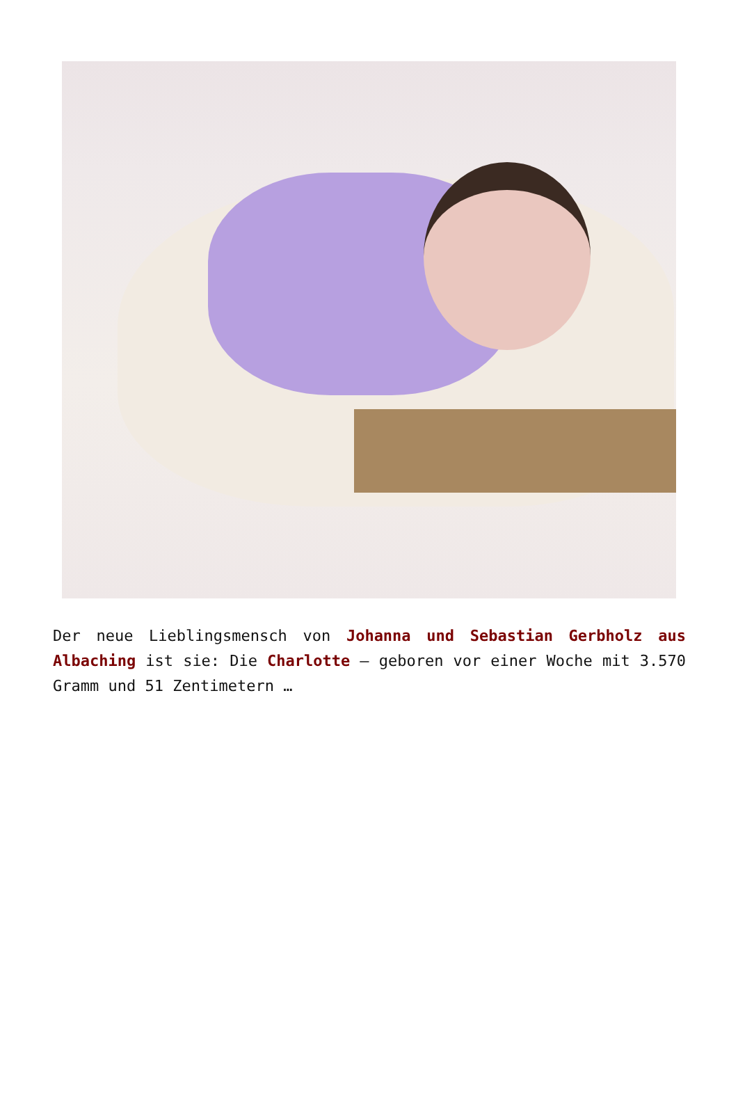Der neue Lieblingsmensch von Johanna und Sebastian Gerbholz aus Albaching ist sie: Die Charlotte – geboren vor einer Woche mit 3.570 Gramm und 51 Zentimetern …